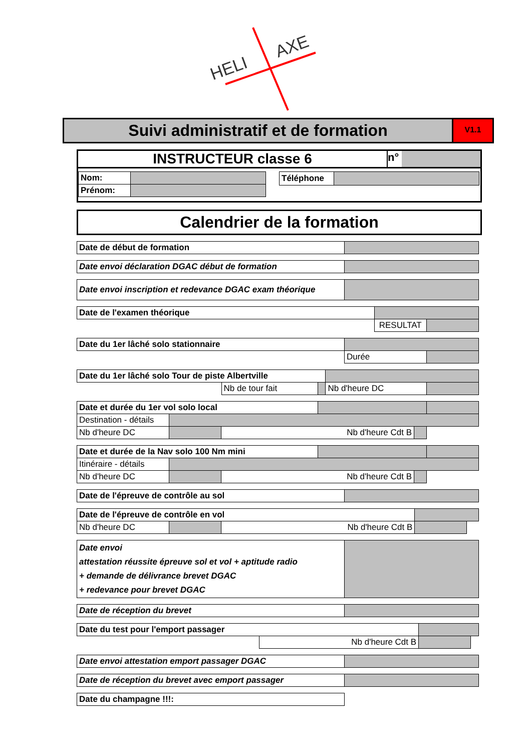HELI
AXE
Suivi administratif et de formation
V1.1
INSTRUCTEUR classe 6
n°
| Nom: | |
| Prénom: | |
| Téléphone | |
Calendrier de la formation
| Date de début de formation | |
| Date envoi déclaration DGAC début de formation | |
| Date envoi inscription et redevance DGAC exam théorique | |
| Date de l'examen théorique | | |
| | RESULTAT | |
| Date du 1er lâché solo stationnaire | | |
| | Durée | |
| Date du 1er lâché solo Tour de piste Albertville | | | | |
| | Nb de tour fait | | Nb d'heure DC | |
| Date et durée du 1er vol solo local | | | | | |
| Destination - détails | | | | | |
| Nb d'heure DC | | Nb d'heure Cdt B | | | |
| Date et durée de la Nav solo 100 Nm mini | | | | | |
| Itinéraire - détails | | | | | |
| Nb d'heure DC | | Nb d'heure Cdt B | | | |
| Date de l'épreuve de contrôle au sol | |
| Date de l'épreuve de contrôle en vol | | | | |
| Nb d'heure DC | | Nb d'heure Cdt B | | |
| Date envoi attestation réussite épreuve sol et vol + aptitude radio + demande de délivrance brevet DGAC + redevance pour brevet DGAC | |
| Date de réception du brevet | |
| Date du test pour l'emport passager | | | |
| | Nb d'heure Cdt B | | |
| Date envoi attestation emport passager DGAC | |
| Date de réception du brevet avec emport passager | |
| Date du champagne !!!: |